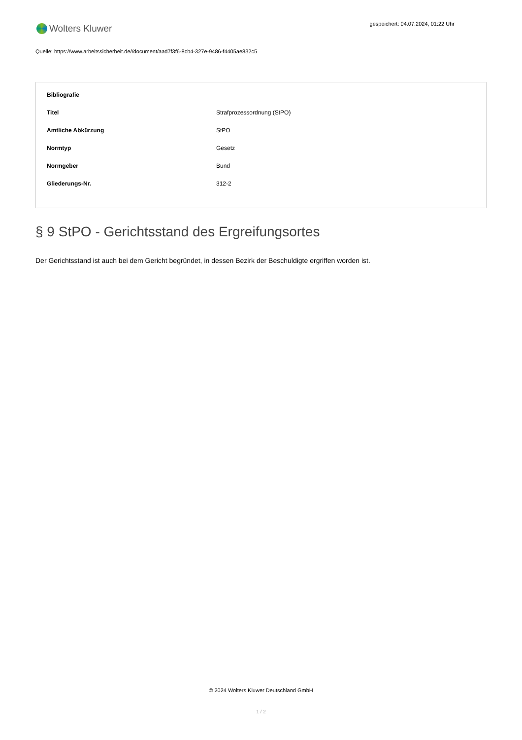Wolters Kluwer
gespeichert: 04.07.2024, 01:22 Uhr
Quelle: https://www.arbeitssicherheit.de//document/aad7f3f6-8cb4-327e-9486-f4405ae832c5
| Bibliografie | |
| --- | --- |
| Titel | Strafprozessordnung (StPO) |
| Amtliche Abkürzung | StPO |
| Normtyp | Gesetz |
| Normgeber | Bund |
| Gliederungs-Nr. | 312-2 |
§ 9 StPO - Gerichtsstand des Ergreifungsortes
Der Gerichtsstand ist auch bei dem Gericht begründet, in dessen Bezirk der Beschuldigte ergriffen worden ist.
© 2024 Wolters Kluwer Deutschland GmbH
1 / 2